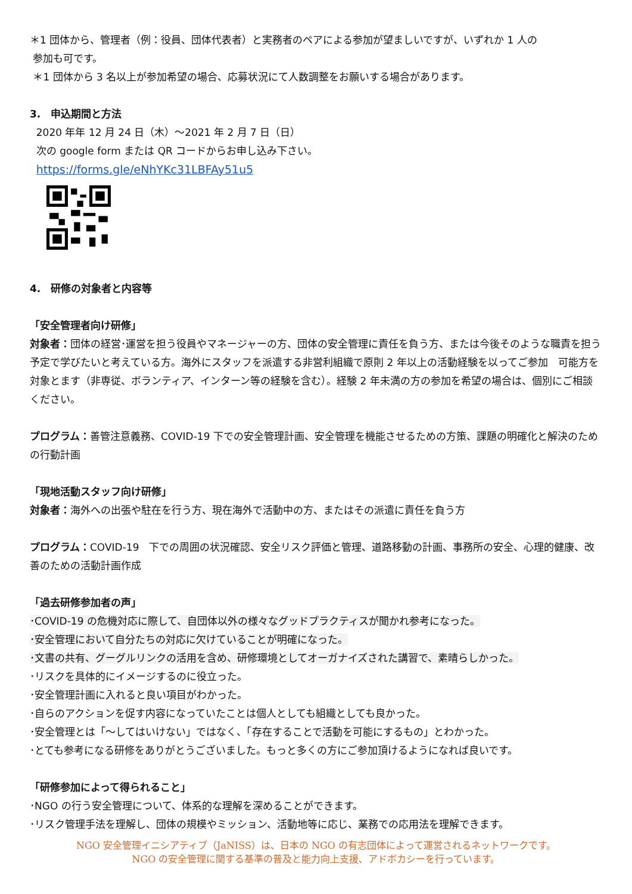＊1 団体から、管理者（例：役員、団体代表者）と実務者のペアによる参加が望ましいですが、いずれか 1 人の
参加も可です。
＊1 団体から 3 名以上が参加希望の場合、応募状況にて人数調整をお願いする場合があります。
3.　申込期間と方法
2020 年年 12 月 24 日（木）～2021 年 2 月 7 日（日）
次の google form または QR コードからお申し込み下さい。
https://forms.gle/eNhYKc31LBFAy51u5
4.　研修の対象者と内容等
「安全管理者向け研修」
対象者：団体の経営･運営を担う役員やマネージャーの方、団体の安全管理に責任を負う方、または今後そのような職責を担う予定で学びたいと考えている方。海外にスタッフを派遣する非営利組織で原則 2 年以上の活動経験を以ってご参加　可能方を対象とます（非専従、ボランティア、インターン等の経験を含む）。経験 2 年未満の方の参加を希望の場合は、個別にご相談ください。
プログラム：善管注意義務、COVID-19 下での安全管理計画、安全管理を機能させるための方策、課題の明確化と解決のための行動計画
「現地活動スタッフ向け研修」
対象者：海外への出張や駐在を行う方、現在海外で活動中の方、またはその派遣に責任を負う方
プログラム：COVID-19　下での周囲の状況確認、安全リスク評価と管理、道路移動の計画、事務所の安全、心理的健康、改善のための活動計画作成
「過去研修参加者の声」
･COVID-19 の危機対応に際して、自団体以外の様々なグッドプラクティスが聞かれ参考になった。
･安全管理において自分たちの対応に欠けていることが明確になった。
･文書の共有、グーグルリンクの活用を含め、研修環境としてオーガナイズされた講習で、素晴らしかった。
･リスクを具体的にイメージするのに役立った。
･安全管理計画に入れると良い項目がわかった。
･自らのアクションを促す内容になっていたことは個人としても組織としても良かった。
･安全管理とは「～してはいけない」ではなく、「存在することで活動を可能にするもの」とわかった。
･とても参考になる研修をありがとうございました。もっと多くの方にご参加頂けるようになれば良いです。
「研修参加によって得られること」
･NGO の行う安全管理について、体系的な理解を深めることができます。
･リスク管理手法を理解し、団体の規模やミッション、活動地等に応じ、業務での応用法を理解できます。
NGO 安全管理イニシアティブ（JaNISS）は、日本の NGO の有志団体によって運営されるネットワークです。
NGO の安全管理に関する基準の普及と能力向上支援、アドボカシーを行っています。